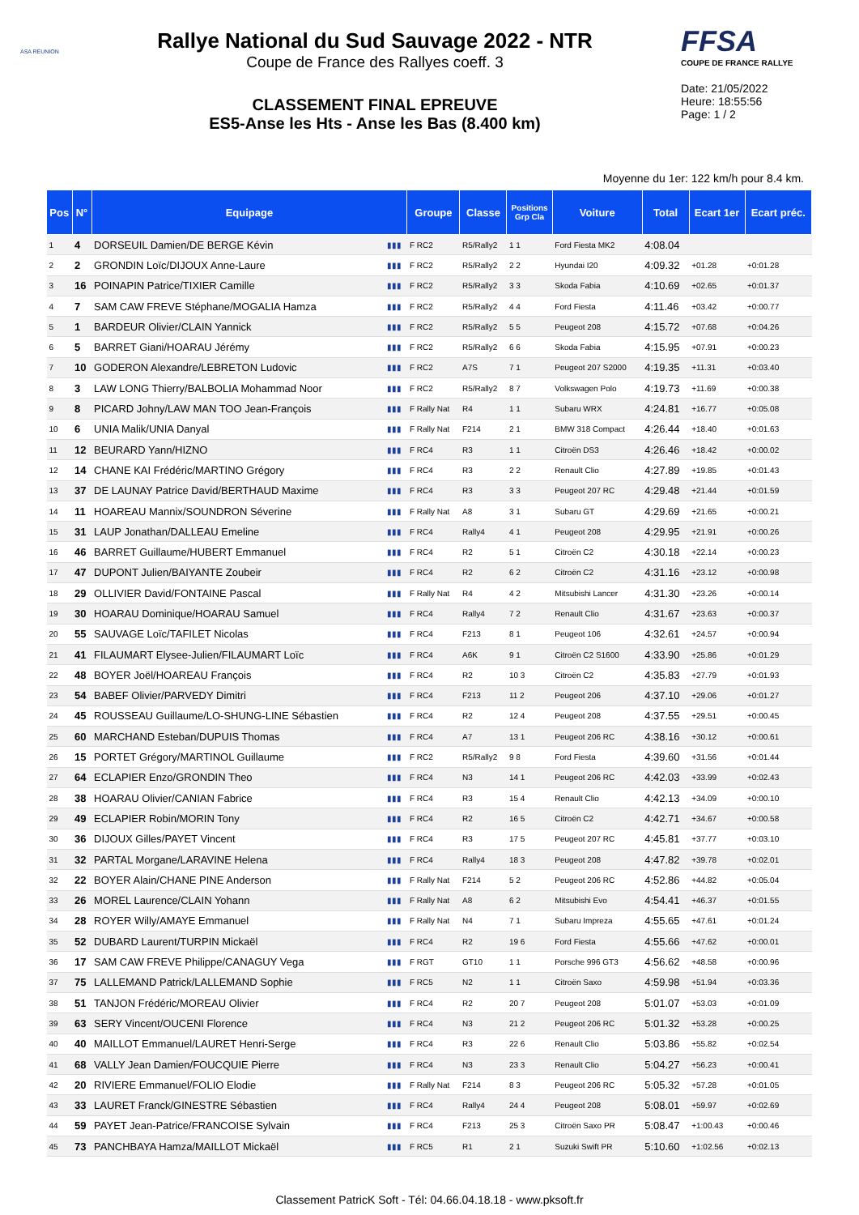ASA RÉUNION
Rallye National du Sud Sauvage 2022 - NTR
Coupe de France des Rallyes coeff. 3
CLASSEMENT FINAL EPREUVE
ES5-Anse les Hts - Anse les Bas (8.400 km)
FFSA
COUPE DE FRANCE RALLYE
Date: 21/05/2022
Heure: 18:55:56
Page: 1 / 2
Moyenne du 1er: 122 km/h pour 8.4 km.
| Pos | N° | Equipage | | Groupe | Classe | Positions Grp Cla | Voiture | Total | Ecart 1er | Ecart préc. |
| --- | --- | --- | --- | --- | --- | --- | --- | --- | --- | --- |
| 1 | 4 | DORSEUIL Damien/DE BERGE Kévin | ▮▮▮ | F RC2 | R5/Rally2 | 1 1 | Ford Fiesta MK2 | 4:08.04 | | |
| 2 | 2 | GRONDIN Loïc/DIJOUX Anne-Laure | ▮▮▮ | F RC2 | R5/Rally2 | 2 2 | Hyundai I20 | 4:09.32 | +01.28 | +0:01.28 |
| 3 | 16 | POINAPIN Patrice/TIXIER Camille | ▮▮▮ | F RC2 | R5/Rally2 | 3 3 | Skoda Fabia | 4:10.69 | +02.65 | +0:01.37 |
| 4 | 7 | SAM CAW FREVE Stéphane/MOGALIA Hamza | ▮▮▮ | F RC2 | R5/Rally2 | 4 4 | Ford Fiesta | 4:11.46 | +03.42 | +0:00.77 |
| 5 | 1 | BARDEUR Olivier/CLAIN Yannick | ▮▮▮ | F RC2 | R5/Rally2 | 5 5 | Peugeot 208 | 4:15.72 | +07.68 | +0:04.26 |
| 6 | 5 | BARRET Giani/HOARAU Jérémy | ▮▮▮ | F RC2 | R5/Rally2 | 6 6 | Skoda Fabia | 4:15.95 | +07.91 | +0:00.23 |
| 7 | 10 | GODERON Alexandre/LEBRETON Ludovic | ▮▮▮ | F RC2 | A7S | 7 1 | Peugeot 207 S2000 | 4:19.35 | +11.31 | +0:03.40 |
| 8 | 3 | LAW LONG Thierry/BALBOLIA Mohammad Noor | ▮▮▮ | F RC2 | R5/Rally2 | 8 7 | Volkswagen Polo | 4:19.73 | +11.69 | +0:00.38 |
| 9 | 8 | PICARD Johny/LAW MAN TOO Jean-François | ▮▮▮ | F Rally Nat | R4 | 1 1 | Subaru WRX | 4:24.81 | +16.77 | +0:05.08 |
| 10 | 6 | UNIA Malik/UNIA Danyal | ▮▮▮ | F Rally Nat | F214 | 2 1 | BMW 318 Compact | 4:26.44 | +18.40 | +0:01.63 |
| 11 | 12 | BEURARD Yann/HIZNO | ▮▮▮ | F RC4 | R3 | 1 1 | Citroën DS3 | 4:26.46 | +18.42 | +0:00.02 |
| 12 | 14 | CHANE KAI Frédéric/MARTINO Grégory | ▮▮▮ | F RC4 | R3 | 2 2 | Renault Clio | 4:27.89 | +19.85 | +0:01.43 |
| 13 | 37 | DE LAUNAY Patrice David/BERTHAUD Maxime | ▮▮▮ | F RC4 | R3 | 3 3 | Peugeot 207 RC | 4:29.48 | +21.44 | +0:01.59 |
| 14 | 11 | HOAREAU Mannix/SOUNDRON Séverine | ▮▮▮ | F Rally Nat | A8 | 3 1 | Subaru GT | 4:29.69 | +21.65 | +0:00.21 |
| 15 | 31 | LAUP Jonathan/DALLEAU Emeline | ▮▮▮ | F RC4 | Rally4 | 4 1 | Peugeot 208 | 4:29.95 | +21.91 | +0:00.26 |
| 16 | 46 | BARRET Guillaume/HUBERT Emmanuel | ▮▮▮ | F RC4 | R2 | 5 1 | Citroën C2 | 4:30.18 | +22.14 | +0:00.23 |
| 17 | 47 | DUPONT Julien/BAIYANTE Zoubeir | ▮▮▮ | F RC4 | R2 | 6 2 | Citroën C2 | 4:31.16 | +23.12 | +0:00.98 |
| 18 | 29 | OLLIVIER David/FONTAINE Pascal | ▮▮▮ | F Rally Nat | R4 | 4 2 | Mitsubishi Lancer | 4:31.30 | +23.26 | +0:00.14 |
| 19 | 30 | HOARAU Dominique/HOARAU Samuel | ▮▮▮ | F RC4 | Rally4 | 7 2 | Renault Clio | 4:31.67 | +23.63 | +0:00.37 |
| 20 | 55 | SAUVAGE Loïc/TAFILET Nicolas | ▮▮▮ | F RC4 | F213 | 8 1 | Peugeot 106 | 4:32.61 | +24.57 | +0:00.94 |
| 21 | 41 | FILAUMART Elysee-Julien/FILAUMART Loïc | ▮▮▮ | F RC4 | A6K | 9 1 | Citroën C2 S1600 | 4:33.90 | +25.86 | +0:01.29 |
| 22 | 48 | BOYER Joël/HOAREAU François | ▮▮▮ | F RC4 | R2 | 10 3 | Citroën C2 | 4:35.83 | +27.79 | +0:01.93 |
| 23 | 54 | BABEF Olivier/PARVEDY Dimitri | ▮▮▮ | F RC4 | F213 | 11 2 | Peugeot 206 | 4:37.10 | +29.06 | +0:01.27 |
| 24 | 45 | ROUSSEAU Guillaume/LO-SHUNG-LINE Sébastien | ▮▮▮ | F RC4 | R2 | 12 4 | Peugeot 208 | 4:37.55 | +29.51 | +0:00.45 |
| 25 | 60 | MARCHAND Esteban/DUPUIS Thomas | ▮▮▮ | F RC4 | A7 | 13 1 | Peugeot 206 RC | 4:38.16 | +30.12 | +0:00.61 |
| 26 | 15 | PORTET Grégory/MARTINOL Guillaume | ▮▮▮ | F RC2 | R5/Rally2 | 9 8 | Ford Fiesta | 4:39.60 | +31.56 | +0:01.44 |
| 27 | 64 | ECLAPIER Enzo/GRONDIN Theo | ▮▮▮ | F RC4 | N3 | 14 1 | Peugeot 206 RC | 4:42.03 | +33.99 | +0:02.43 |
| 28 | 38 | HOARAU Olivier/CANIAN Fabrice | ▮▮▮ | F RC4 | R3 | 15 4 | Renault Clio | 4:42.13 | +34.09 | +0:00.10 |
| 29 | 49 | ECLAPIER Robin/MORIN Tony | ▮▮▮ | F RC4 | R2 | 16 5 | Citroën C2 | 4:42.71 | +34.67 | +0:00.58 |
| 30 | 36 | DIJOUX Gilles/PAYET Vincent | ▮▮▮ | F RC4 | R3 | 17 5 | Peugeot 207 RC | 4:45.81 | +37.77 | +0:03.10 |
| 31 | 32 | PARTAL Morgane/LARAVINE Helena | ▮▮▮ | F RC4 | Rally4 | 18 3 | Peugeot 208 | 4:47.82 | +39.78 | +0:02.01 |
| 32 | 22 | BOYER Alain/CHANE PINE Anderson | ▮▮▮ | F Rally Nat | F214 | 5 2 | Peugeot 206 RC | 4:52.86 | +44.82 | +0:05.04 |
| 33 | 26 | MOREL Laurence/CLAIN Yohann | ▮▮▮ | F Rally Nat | A8 | 6 2 | Mitsubishi Evo | 4:54.41 | +46.37 | +0:01.55 |
| 34 | 28 | ROYER Willy/AMAYE Emmanuel | ▮▮▮ | F Rally Nat | N4 | 7 1 | Subaru Impreza | 4:55.65 | +47.61 | +0:01.24 |
| 35 | 52 | DUBARD Laurent/TURPIN Mickaël | ▮▮▮ | F RC4 | R2 | 19 6 | Ford Fiesta | 4:55.66 | +47.62 | +0:00.01 |
| 36 | 17 | SAM CAW FREVE Philippe/CANAGUY Vega | ▮▮▮ | F RGT | GT10 | 1 1 | Porsche 996 GT3 | 4:56.62 | +48.58 | +0:00.96 |
| 37 | 75 | LALLEMAND Patrick/LALLEMAND Sophie | ▮▮▮ | F RC5 | N2 | 1 1 | Citroën Saxo | 4:59.98 | +51.94 | +0:03.36 |
| 38 | 51 | TANJON Frédéric/MOREAU Olivier | ▮▮▮ | F RC4 | R2 | 20 7 | Peugeot 208 | 5:01.07 | +53.03 | +0:01.09 |
| 39 | 63 | SERY Vincent/OUCENI Florence | ▮▮▮ | F RC4 | N3 | 21 2 | Peugeot 206 RC | 5:01.32 | +53.28 | +0:00.25 |
| 40 | 40 | MAILLOT Emmanuel/LAURET Henri-Serge | ▮▮▮ | F RC4 | R3 | 22 6 | Renault Clio | 5:03.86 | +55.82 | +0:02.54 |
| 41 | 68 | VALLY Jean Damien/FOUCQUIE Pierre | ▮▮▮ | F RC4 | N3 | 23 3 | Renault Clio | 5:04.27 | +56.23 | +0:00.41 |
| 42 | 20 | RIVIERE Emmanuel/FOLIO Elodie | ▮▮▮ | F Rally Nat | F214 | 8 3 | Peugeot 206 RC | 5:05.32 | +57.28 | +0:01.05 |
| 43 | 33 | LAURET Franck/GINESTRE Sébastien | ▮▮▮ | F RC4 | Rally4 | 24 4 | Peugeot 208 | 5:08.01 | +59.97 | +0:02.69 |
| 44 | 59 | PAYET Jean-Patrice/FRANCOISE Sylvain | ▮▮▮ | F RC4 | F213 | 25 3 | Citroën Saxo PR | 5:08.47 | +1:00.43 | +0:00.46 |
| 45 | 73 | PANCHBAYA Hamza/MAILLOT Mickaël | ▮▮▮ | F RC5 | R1 | 2 1 | Suzuki Swift PR | 5:10.60 | +1:02.56 | +0:02.13 |
Classement PatricK Soft - Tél: 04.66.04.18.18 - www.pksoft.fr